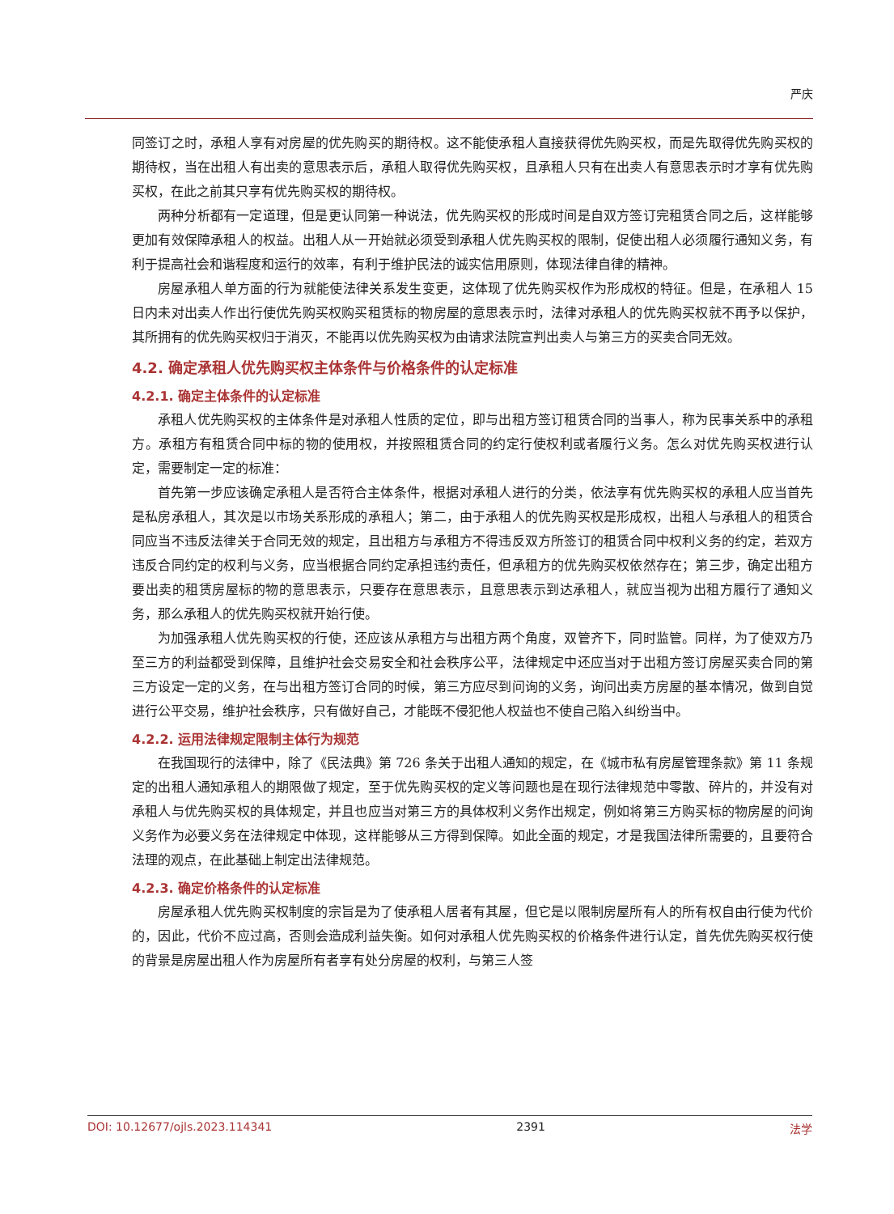严庆
同签订之时，承租人享有对房屋的优先购买的期待权。这不能使承租人直接获得优先购买权，而是先取得优先购买权的期待权，当在出租人有出卖的意思表示后，承租人取得优先购买权，且承租人只有在出卖人有意思表示时才享有优先购买权，在此之前其只享有优先购买权的期待权。
两种分析都有一定道理，但是更认同第一种说法，优先购买权的形成时间是自双方签订完租赁合同之后，这样能够更加有效保障承租人的权益。出租人从一开始就必须受到承租人优先购买权的限制，促使出租人必须履行通知义务，有利于提高社会和谐程度和运行的效率，有利于维护民法的诚实信用原则，体现法律自律的精神。
房屋承租人单方面的行为就能使法律关系发生变更，这体现了优先购买权作为形成权的特征。但是，在承租人 15 日内未对出卖人作出行使优先购买权购买租赁标的物房屋的意思表示时，法律对承租人的优先购买权就不再予以保护，其所拥有的优先购买权归于消灭，不能再以优先购买权为由请求法院宣判出卖人与第三方的买卖合同无效。
4.2. 确定承租人优先购买权主体条件与价格条件的认定标准
4.2.1. 确定主体条件的认定标准
承租人优先购买权的主体条件是对承租人性质的定位，即与出租方签订租赁合同的当事人，称为民事关系中的承租方。承租方有租赁合同中标的物的使用权，并按照租赁合同的约定行使权利或者履行义务。怎么对优先购买权进行认定，需要制定一定的标准：
首先第一步应该确定承租人是否符合主体条件，根据对承租人进行的分类，依法享有优先购买权的承租人应当首先是私房承租人，其次是以市场关系形成的承租人；第二，由于承租人的优先购买权是形成权，出租人与承租人的租赁合同应当不违反法律关于合同无效的规定，且出租方与承租方不得违反双方所签订的租赁合同中权利义务的约定，若双方违反合同约定的权利与义务，应当根据合同约定承担违约责任，但承租方的优先购买权依然存在；第三步，确定出租方要出卖的租赁房屋标的物的意思表示，只要存在意思表示，且意思表示到达承租人，就应当视为出租方履行了通知义务，那么承租人的优先购买权就开始行使。
为加强承租人优先购买权的行使，还应该从承租方与出租方两个角度，双管齐下，同时监管。同样，为了使双方乃至三方的利益都受到保障，且维护社会交易安全和社会秩序公平，法律规定中还应当对于出租方签订房屋买卖合同的第三方设定一定的义务，在与出租方签订合同的时候，第三方应尽到问询的义务，询问出卖方房屋的基本情况，做到自觉进行公平交易，维护社会秩序，只有做好自己，才能既不侵犯他人权益也不使自己陷入纠纷当中。
4.2.2. 运用法律规定限制主体行为规范
在我国现行的法律中，除了《民法典》第 726 条关于出租人通知的规定，在《城市私有房屋管理条款》第 11 条规定的出租人通知承租人的期限做了规定，至于优先购买权的定义等问题也是在现行法律规范中零散、碎片的，并没有对承租人与优先购买权的具体规定，并且也应当对第三方的具体权利义务作出规定，例如将第三方购买标的物房屋的问询义务作为必要义务在法律规定中体现，这样能够从三方得到保障。如此全面的规定，才是我国法律所需要的，且要符合法理的观点，在此基础上制定出法律规范。
4.2.3. 确定价格条件的认定标准
房屋承租人优先购买权制度的宗旨是为了使承租人居者有其屋，但它是以限制房屋所有人的所有权自由行使为代价的，因此，代价不应过高，否则会造成利益失衡。如何对承租人优先购买权的价格条件进行认定，首先优先购买权行使的背景是房屋出租人作为房屋所有者享有处分房屋的权利，与第三人签
DOI: 10.12677/ojls.2023.114341 2391 法学